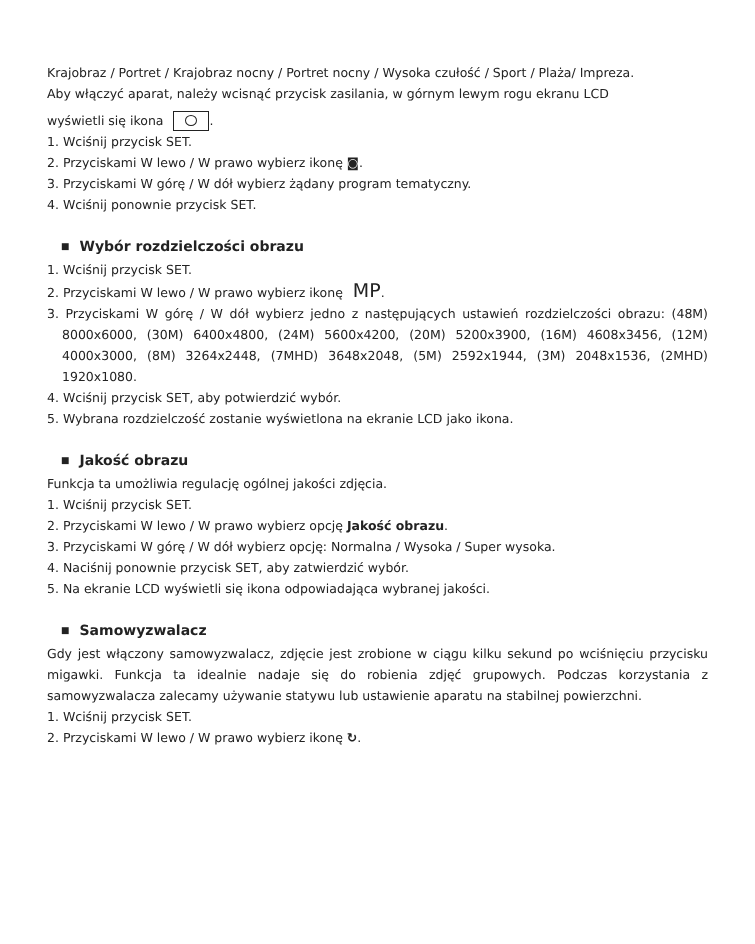Krajobraz / Portret / Krajobraz nocny / Portret nocny / Wysoka czułość / Sport / Plaża/ Impreza.
Aby włączyć aparat, należy wcisnąć przycisk zasilania, w górnym lewym rogu ekranu LCD
wyświetli się ikona .
1. Wciśnij przycisk SET.
2. Przyciskami W lewo / W prawo wybierz ikonę ◙.
3. Przyciskami W górę / W dół wybierz żądany program tematyczny.
4. Wciśnij ponownie przycisk SET.
■ Wybór rozdzielczości obrazu
1. Wciśnij przycisk SET.
2. Przyciskami W lewo / W prawo wybierz ikonę MP.
3. Przyciskami W górę / W dół wybierz jedno z następujących ustawień rozdzielczości obrazu: (48M) 8000x6000, (30M) 6400x4800, (24M) 5600x4200, (20M) 5200x3900, (16M) 4608x3456, (12M) 4000x3000, (8M) 3264x2448, (7MHD) 3648x2048, (5M) 2592x1944, (3M) 2048x1536, (2MHD) 1920x1080.
4. Wciśnij przycisk SET, aby potwierdzić wybór.
5. Wybrana rozdzielczość zostanie wyświetlona na ekranie LCD jako ikona.
■ Jakość obrazu
Funkcja ta umożliwia regulację ogólnej jakości zdjęcia.
1. Wciśnij przycisk SET.
2. Przyciskami W lewo / W prawo wybierz opcję Jakość obrazu.
3. Przyciskami W górę / W dół wybierz opcję: Normalna / Wysoka / Super wysoka.
4. Naciśnij ponownie przycisk SET, aby zatwierdzić wybór.
5. Na ekranie LCD wyświetli się ikona odpowiadająca wybranej jakości.
■ Samowyzwalacz
Gdy jest włączony samowyzwalacz, zdjęcie jest zrobione w ciągu kilku sekund po wciśnięciu przycisku migawki. Funkcja ta idealnie nadaje się do robienia zdjęć grupowych. Podczas korzystania z samowyzwalacza zalecamy używanie statywu lub ustawienie aparatu na stabilnej powierzchni.
1. Wciśnij przycisk SET.
2. Przyciskami W lewo / W prawo wybierz ikonę ↻.